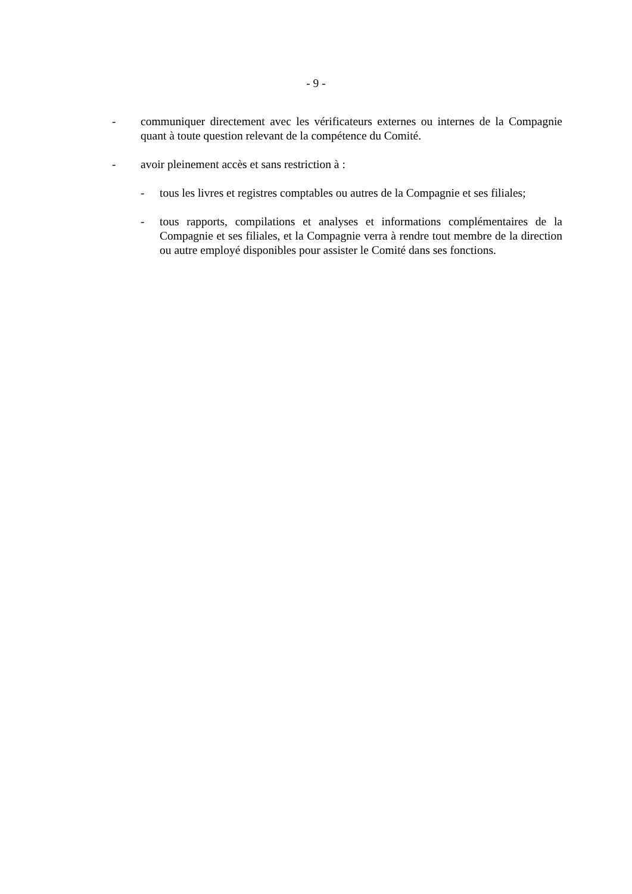- 9 -
- communiquer directement avec les vérificateurs externes ou internes de la Compagnie quant à toute question relevant de la compétence du Comité.
- avoir pleinement accès et sans restriction à :
- tous les livres et registres comptables ou autres de la Compagnie et ses filiales;
- tous rapports, compilations et analyses et informations complémentaires de la Compagnie et ses filiales, et la Compagnie verra à rendre tout membre de la direction ou autre employé disponibles pour assister le Comité dans ses fonctions.